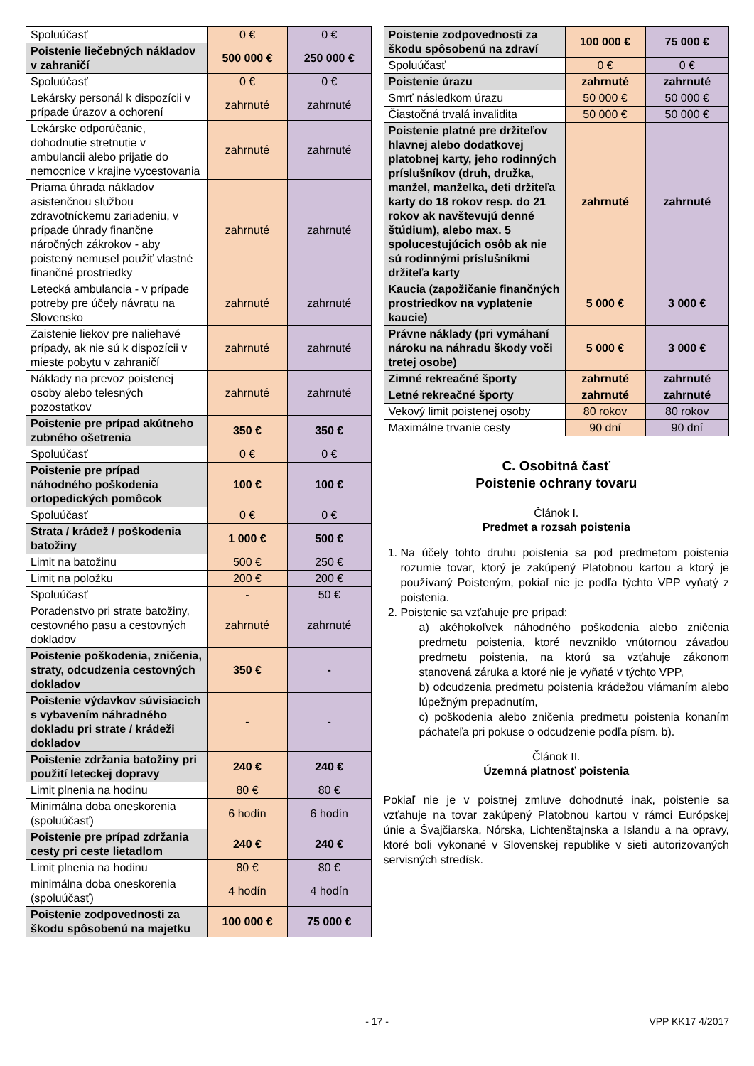| Spoluúčasť | 0 € | 0 € |
| Poistenie liečebných nákladov v zahraničí | 500 000 € | 250 000 € |
| Spoluúčasť | 0 € | 0 € |
| Lekársky personál k dispozícii v prípade úrazov a ochorení | zahrnuté | zahrnuté |
| Lekárske odporúčanie, dohodnutie stretnutie v ambulancii alebo prijatie do nemocnice v krajine vycestovania | zahrnuté | zahrnuté |
| Priama úhrada nákladov asistenčnou službou zdravotníckemu zariadeniu, v prípade úhrady finančne náročných zákrokov - aby poistený nemusel použiť vlastné finančné prostriedky | zahrnuté | zahrnuté |
| Letecká ambulancia - v prípade potreby pre účely návratu na Slovensko | zahrnuté | zahrnuté |
| Zaistenie liekov pre naliehavé prípady, ak nie sú k dispozícii v mieste pobytu v zahraničí | zahrnuté | zahrnuté |
| Náklady na prevoz poistenej osoby alebo telesných pozostatkov | zahrnuté | zahrnuté |
| Poistenie pre prípad akútneho zubného ošetrenia | 350 € | 350 € |
| Spoluúčasť | 0 € | 0 € |
| Poistenie pre prípad náhodného poškodenia ortopedických pomôcok | 100 € | 100 € |
| Spoluúčasť | 0 € | 0 € |
| Strata / krádež / poškodenia batožiny | 1 000 € | 500 € |
| Limit na batožinu | 500 € | 250 € |
| Limit na položku | 200 € | 200 € |
| Spoluúčasť | - | 50 € |
| Poradenstvo pri strate batožiny, cestovného pasu a cestovných dokladov | zahrnuté | zahrnuté |
| Poistenie poškodenia, zničenia, straty, odcudzenia cestovných dokladov | 350 € | - |
| Poistenie výdavkov súvisiacich s vybavením náhradného dokladu pri strate / krádeži dokladov | - | - |
| Poistenie zdržania batožiny pri použití leteckej dopravy | 240 € | 240 € |
| Limit plnenia na hodinu | 80 € | 80 € |
| Minimálna doba oneskorenia (spoluúčasť) | 6 hodín | 6 hodín |
| Poistenie pre prípad zdržania cesty pri ceste lietadlom | 240 € | 240 € |
| Limit plnenia na hodinu | 80 € | 80 € |
| minimálna doba oneskorenia (spoluúčasť) | 4 hodín | 4 hodín |
| Poistenie zodpovednosti za škodu spôsobenú na majetku | 100 000 € | 75 000 € |
| Poistenie zodpovednosti za škodu spôsobenú na zdraví | 100 000 € | 75 000 € |
| Spoluúčasť | 0 € | 0 € |
| Poistenie úrazu | zahrnuté | zahrnuté |
| Smrť následkom úrazu | 50 000 € | 50 000 € |
| Čiastočná trvalá invalidita | 50 000 € | 50 000 € |
| Poistenie platné pre držiteľov hlavnej alebo dodatkovej platobnej karty, jeho rodinných príslušníkov (druh, družka, manžel, manželka, deti držiteľa karty do 18 rokov resp. do 21 rokov ak navštevujú denné štúdium), alebo max. 5 spolucestujúcich osôb ak nie sú rodinnými príslušníkmi držiteľa karty | zahrnuté | zahrnuté |
| Kaucia (zapožičanie finančných prostriedkov na vyplatenie kaucie) | 5 000 € | 3 000 € |
| Právne náklady (pri vymáhaní nároku na náhradu škody voči tretej osobe) | 5 000 € | 3 000 € |
| Zimné rekreačné športy | zahrnuté | zahrnuté |
| Letné rekreačné športy | zahrnuté | zahrnuté |
| Vekový limit poistenej osoby | 80 rokov | 80 rokov |
| Maximálne trvanie cesty | 90 dní | 90 dní |
C. Osobitná časť
Poistenie ochrany tovaru
Článok I.
Predmet a rozsah poistenia
1. Na účely tohto druhu poistenia sa pod predmetom poistenia rozumie tovar, ktorý je zakúpený Platobnou kartou a ktorý je používaný Poisteným, pokiaľ nie je podľa týchto VPP vyňatý z poistenia.
2. Poistenie sa vzťahuje pre prípad:
a) akéhokoľvek náhodného poškodenia alebo zničenia predmetu poistenia, ktoré nevzniklo vnútornou závadou predmetu poistenia, na ktorú sa vzťahuje zákonom stanovená záruka a ktoré nie je vyňaté v týchto VPP,
b) odcudzenia predmetu poistenia krádežou vlámaním alebo lúpežným prepadnutím,
c) poškodenia alebo zničenia predmetu poistenia konaním páchateľa pri pokuse o odcudzenie podľa písm. b).
Článok II.
Územná platnosť poistenia
Pokiaľ nie je v poistnej zmluve dohodnuté inak, poistenie sa vzťahuje na tovar zakúpený Platobnou kartou v rámci Európskej únie a Švajčiarska, Nórska, Lichtenštajnska a Islandu a na opravy, ktoré boli vykonané v Slovenskej republike v sieti autorizovaných servisných stredísk.
- 17 - VPP KK17 4/2017